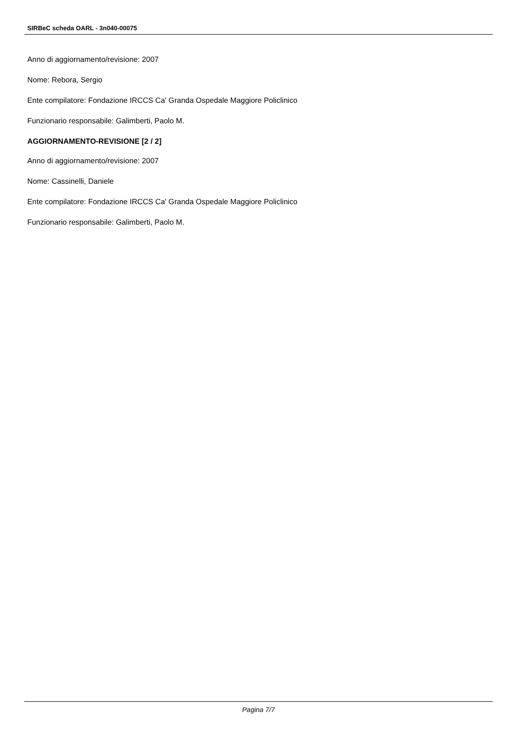SIRBeC scheda OARL - 3n040-00075
Anno di aggiornamento/revisione: 2007
Nome: Rebora, Sergio
Ente compilatore: Fondazione IRCCS Ca' Granda Ospedale Maggiore Policlinico
Funzionario responsabile: Galimberti, Paolo M.
AGGIORNAMENTO-REVISIONE [2 / 2]
Anno di aggiornamento/revisione: 2007
Nome: Cassinelli, Daniele
Ente compilatore: Fondazione IRCCS Ca' Granda Ospedale Maggiore Policlinico
Funzionario responsabile: Galimberti, Paolo M.
Pagina 7/7